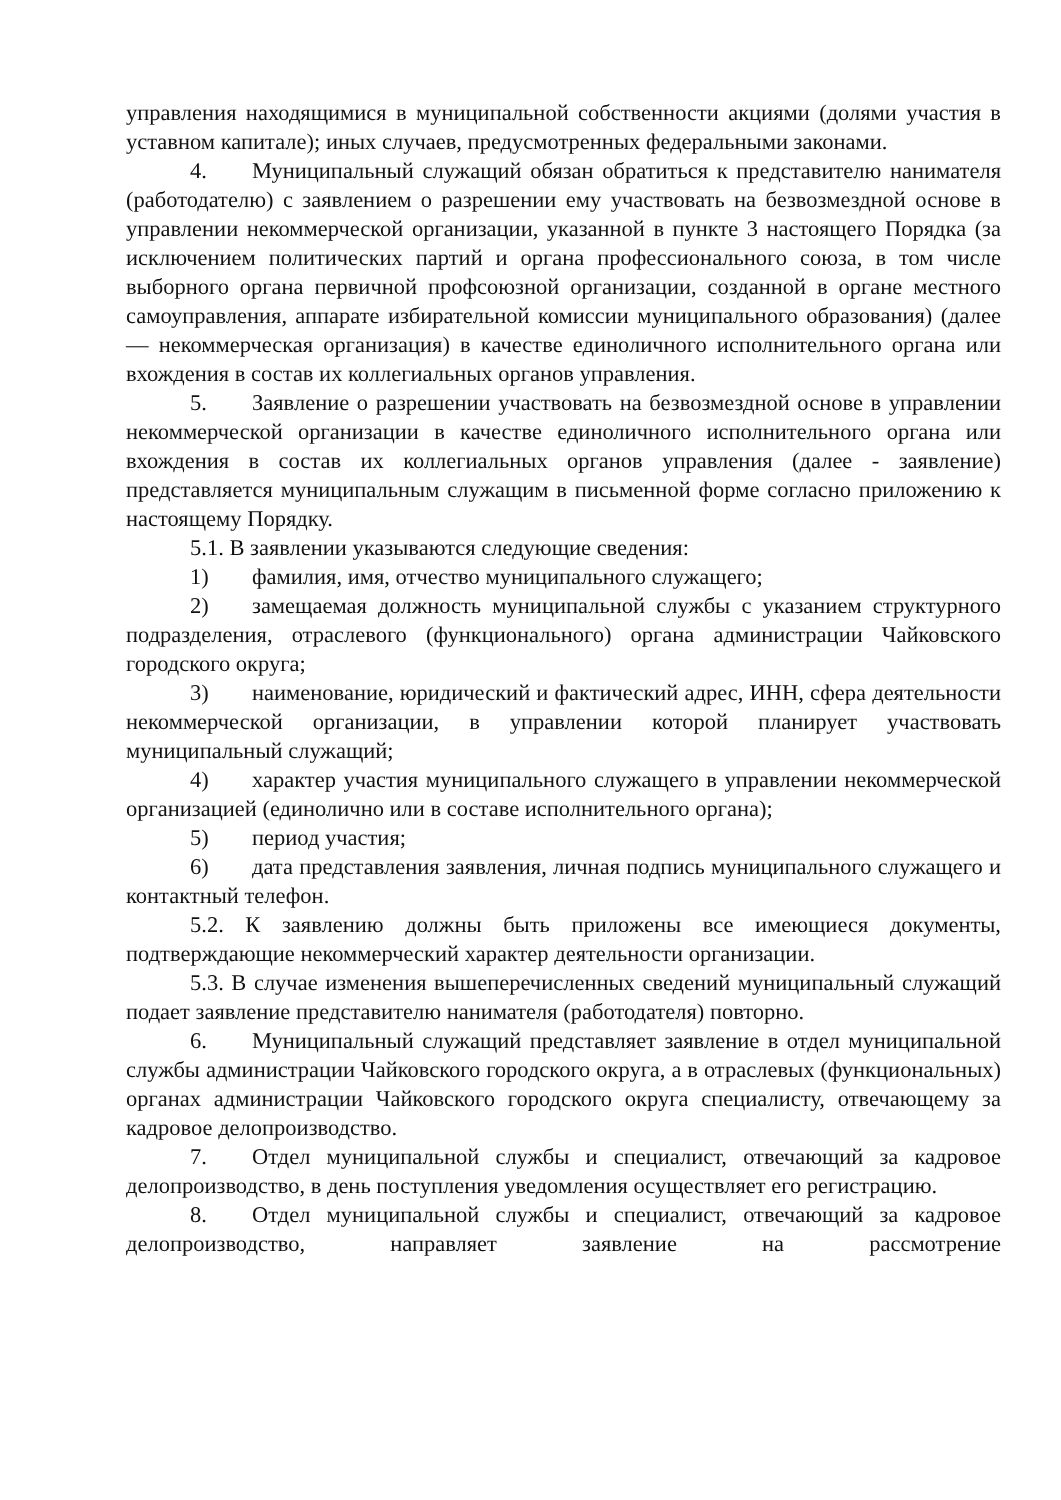управления находящимися в муниципальной собственности акциями (долями участия в уставном капитале); иных случаев, предусмотренных федеральными законами.
4. Муниципальный служащий обязан обратиться к представителю нанимателя (работодателю) с заявлением о разрешении ему участвовать на безвозмездной основе в управлении некоммерческой организации, указанной в пункте 3 настоящего Порядка (за исключением политических партий и органа профессионального союза, в том числе выборного органа первичной профсоюзной организации, созданной в органе местного самоуправления, аппарате избирательной комиссии муниципального образования) (далее — некоммерческая организация) в качестве единоличного исполнительного органа или вхождения в состав их коллегиальных органов управления.
5. Заявление о разрешении участвовать на безвозмездной основе в управлении некоммерческой организации в качестве единоличного исполнительного органа или вхождения в состав их коллегиальных органов управления (далее - заявление) представляется муниципальным служащим в письменной форме согласно приложению к настоящему Порядку.
5.1. В заявлении указываются следующие сведения:
1) фамилия, имя, отчество муниципального служащего;
2) замещаемая должность муниципальной службы с указанием структурного подразделения, отраслевого (функционального) органа администрации Чайковского городского округа;
3) наименование, юридический и фактический адрес, ИНН, сфера деятельности некоммерческой организации, в управлении которой планирует участвовать муниципальный служащий;
4) характер участия муниципального служащего в управлении некоммерческой организацией (единолично или в составе исполнительного органа);
5) период участия;
6) дата представления заявления, личная подпись муниципального служащего и контактный телефон.
5.2. К заявлению должны быть приложены все имеющиеся документы, подтверждающие некоммерческий характер деятельности организации.
5.3. В случае изменения вышеперечисленных сведений муниципальный служащий подает заявление представителю нанимателя (работодателя) повторно.
6. Муниципальный служащий представляет заявление в отдел муниципальной службы администрации Чайковского городского округа, а в отраслевых (функциональных) органах администрации Чайковского городского округа специалисту, отвечающему за кадровое делопроизводство.
7. Отдел муниципальной службы и специалист, отвечающий за кадровое делопроизводство, в день поступления уведомления осуществляет его регистрацию.
8. Отдел муниципальной службы и специалист, отвечающий за кадровое делопроизводство, направляет заявление на рассмотрение